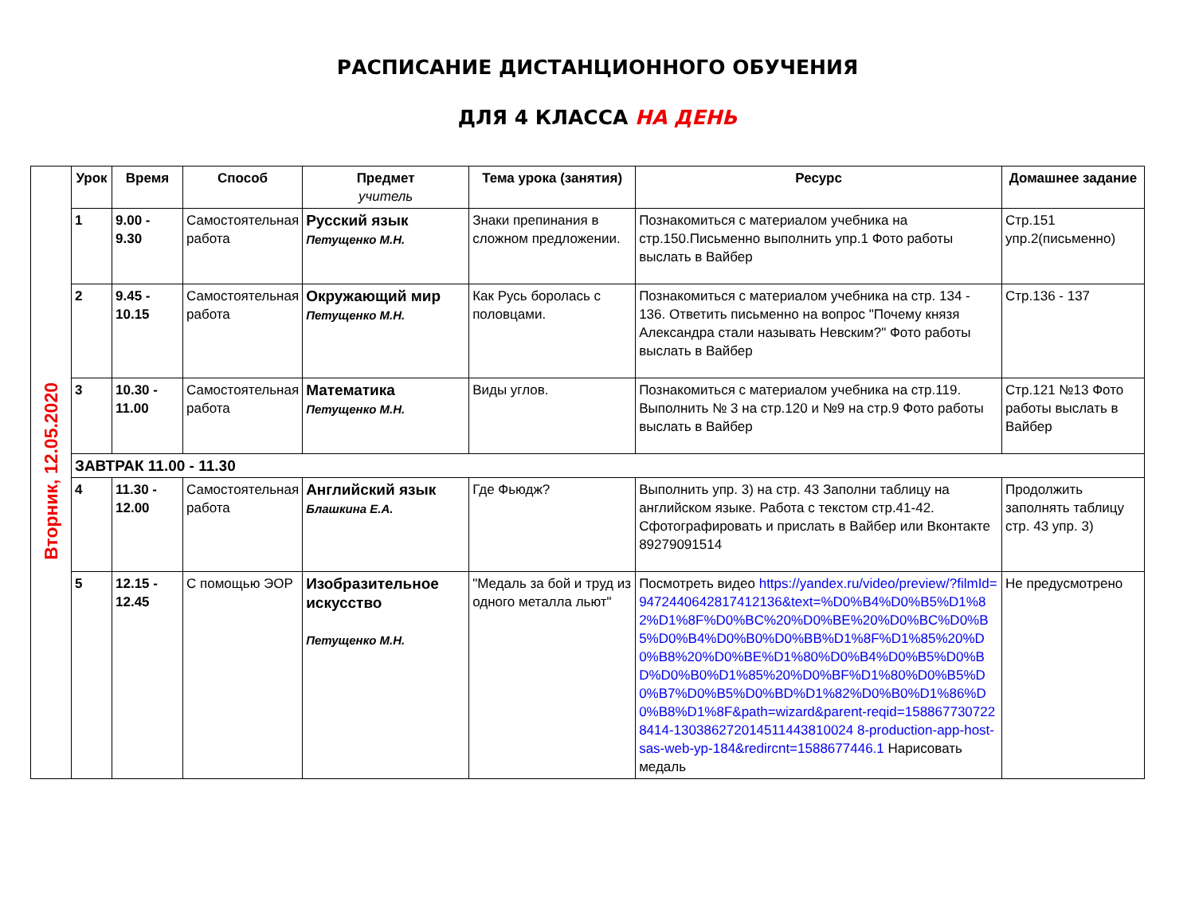РАСПИСАНИЕ ДИСТАНЦИОННОГО ОБУЧЕНИЯ
ДЛЯ 4 КЛАССА НА ДЕНЬ
| Вторник, 12.05.2020 | Урок | Время | Способ | Предмет учитель | Тема урока (занятия) | Ресурс | Домашнее задание |
| | 1 | 9.00 - 9.30 | Самостоятельная работа | Русский язык Петущенко М.Н. | Знаки препинания в сложном предложении. | Познакомиться с материалом учебника на стр.150.Письменно выполнить упр.1 Фото работы выслать в Вайбер | Стр.151 упр.2(письменно) |
| | 2 | 9.45 - 10.15 | Самостоятельная работа | Окружающий мир Петущенко М.Н. | Как Русь боролась с половцами. | Познакомиться с материалом учебника на стр. 134 - 136. Ответить письменно на вопрос "Почему князя Александра стали называть Невским?" Фото работы выслать в Вайбер | Стр.136 - 137 |
| | 3 | 10.30 - 11.00 | Самостоятельная работа | Математика Петущенко М.Н. | Виды углов. | Познакомиться с материалом учебника на стр.119. Выполнить № 3 на стр.120 и №9 на стр.9 Фото работы выслать в Вайбер | Стр.121 №13 Фото работы выслать в Вайбер |
| | ЗАВТРАК 11.00 - 11.30 | | | | | | |
| | 4 | 11.30 - 12.00 | Самостоятельная работа | Английский язык Блашкина Е.А. | Где Фьюдж? | Выполнить упр. 3) на стр. 43 Заполни таблицу на английском языке. Работа с текстом стр.41-42. Сфотографировать и прислать в Вайбер или Вконтакте 89279091514 | Продолжить заполнять таблицу стр. 43 упр. 3) |
| | 5 | 12.15 - 12.45 | С помощью ЭОР | Изобразительное искусство Петущенко М.Н. | "Медаль за бой и труд из одного металла льют" | Посмотреть видео https://yandex.ru/video/preview/?filmId=9472440642817412136&text=%D0%B4%D0%B5%D1%82%D1%8F%D0%BC%20%D0%BE%20%D0%BC%D0%B5%D0%B4%D0%B0%D0%BB%D1%8F%D1%85%20%D0%B8%20%D0%BE%D1%80%D0%B4%D0%B5%D0%BD%D0%B0%D1%85%20%D0%BF%D1%80%D0%B5%D0%B7%D0%B5%D0%BD%D1%82%D0%B0%D1%86%D0%B8%D1%8F&path=wizard&parent-reqid=1588677307228414-130386272014511443810024 8-production-app-host-sas-web-yp-184&redircnt=1588677446.1 Нарисовать медаль | Не предусмотрено |